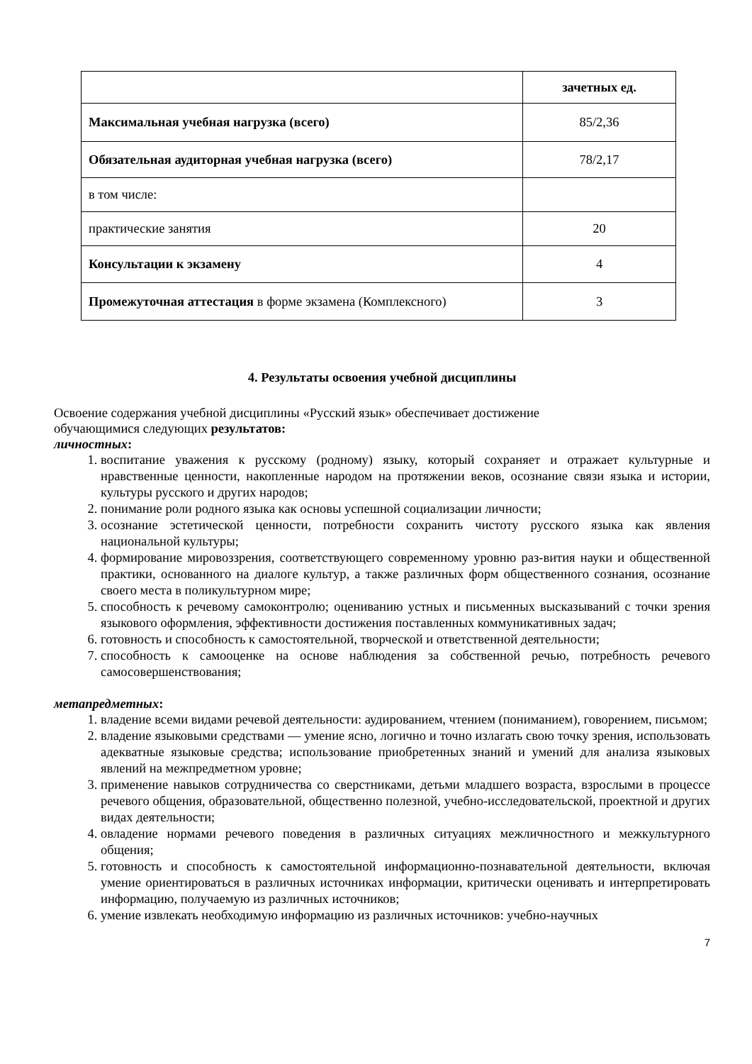| | зачетных ед. |
| Максимальная учебная нагрузка (всего) | 85/2,36 |
| Обязательная аудиторная учебная нагрузка (всего) | 78/2,17 |
| в том числе: | |
| практические занятия | 20 |
| Консультации к экзамену | 4 |
| Промежуточная аттестация в форме экзамена (Комплексного) | 3 |
4. Результаты освоения учебной дисциплины
Освоение содержания учебной дисциплины «Русский язык» обеспечивает достижение
обучающимися следующих результатов:
личностных:
1. воспитание уважения к русскому (родному) языку, который сохраняет и отражает культурные и нравственные ценности, накопленные народом на протяжении веков, осознание связи языка и истории, культуры русского и других народов;
2. понимание роли родного языка как основы успешной социализации личности;
3. осознание эстетической ценности, потребности сохранить чистоту русского языка как явления национальной культуры;
4. формирование мировоззрения, соответствующего современному уровню раз-вития науки и общественной практики, основанного на диалоге культур, а также различных форм общественного сознания, осознание своего места в поликультурном мире;
5. способность к речевому самоконтролю; оцениванию устных и письменных высказываний с точки зрения языкового оформления, эффективности достижения поставленных коммуникативных задач;
6. готовность и способность к самостоятельной, творческой и ответственной деятельности;
7. способность к самооценке на основе наблюдения за собственной речью, потребность речевого самосовершенствования;
метапредметных:
1. владение всеми видами речевой деятельности: аудированием, чтением (пониманием), говорением, письмом;
2. владение языковыми средствами — умение ясно, логично и точно излагать свою точку зрения, использовать адекватные языковые средства; использование приобретенных знаний и умений для анализа языковых явлений на межпредметном уровне;
3. применение навыков сотрудничества со сверстниками, детьми младшего возраста, взрослыми в процессе речевого общения, образовательной, общественно полезной, учебно-исследовательской, проектной и других видах деятельности;
4. овладение нормами речевого поведения в различных ситуациях межличностного и межкультурного общения;
5. готовность и способность к самостоятельной информационно-познавательной деятельности, включая умение ориентироваться в различных источниках информации, критически оценивать и интерпретировать информацию, получаемую из различных источников;
6. умение извлекать необходимую информацию из различных источников: учебно-научных
7